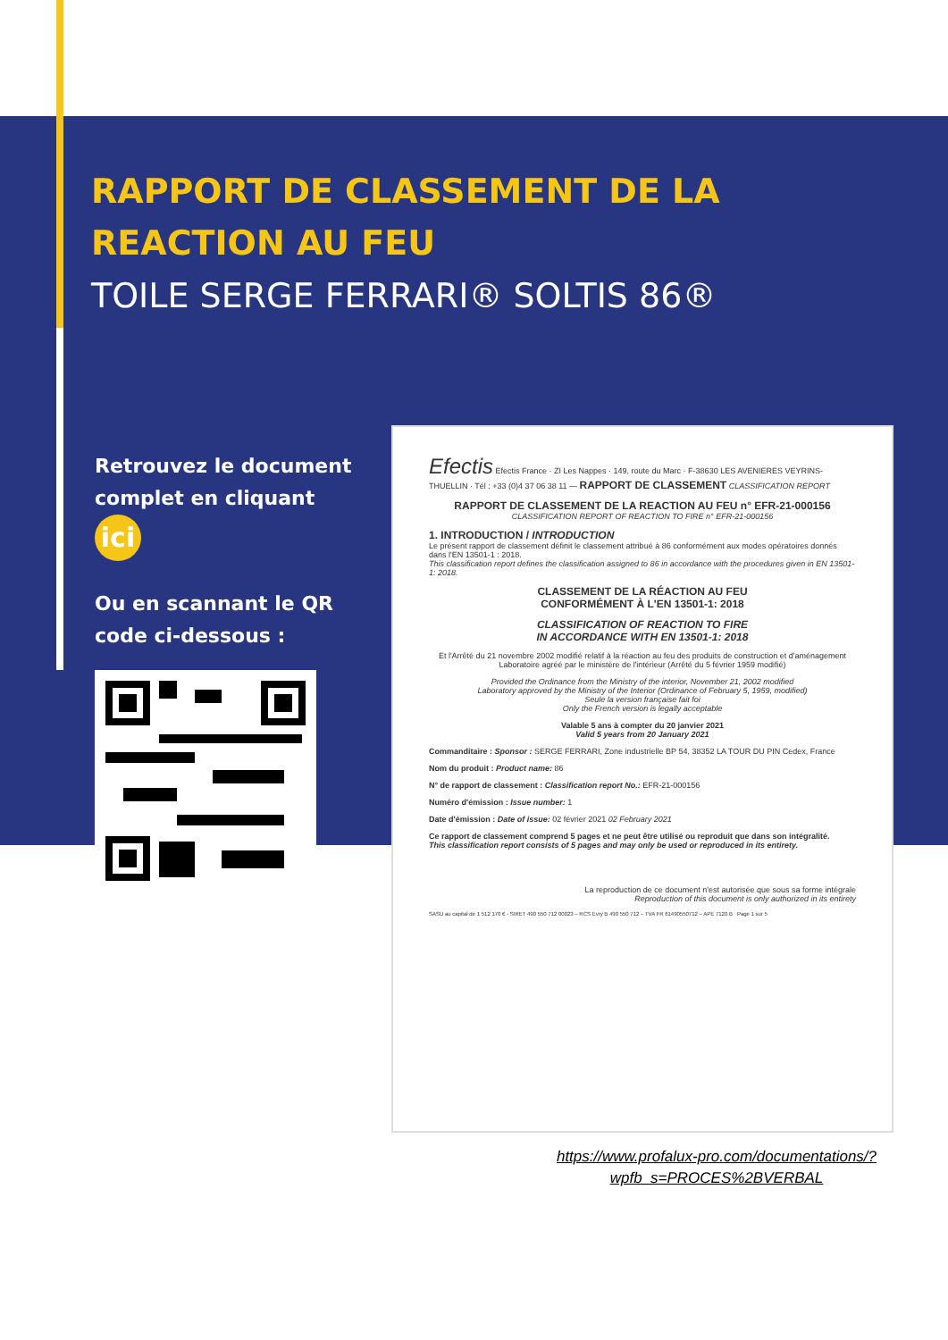RAPPORT DE CLASSEMENT DE LA
REACTION AU FEU
TOILE SERGE FERRARI® SOLTIS 86®
Retrouvez le document complet en cliquant ici
Ou en scannant le QR code ci-dessous :
Efectis Efectis France · ZI Les Nappes · 149, route du Marc · F-38630 LES AVENIERES VEYRINS-THUELLIN · Tél : +33 (0)4 37 06 38 11 — RAPPORT DE CLASSEMENT CLASSIFICATION REPORT
RAPPORT DE CLASSEMENT DE LA REACTION AU FEU n° EFR-21-000156
CLASSIFICATION REPORT OF REACTION TO FIRE n° EFR-21-000156
1. INTRODUCTION / INTRODUCTION
Le présent rapport de classement définit le classement attribué à 86 conformément aux modes opératoires donnés dans l'EN 13501-1 : 2018.
This classification report defines the classification assigned to 86 in accordance with the procedures given in EN 13501-1: 2018.
CLASSEMENT DE LA RÉACTION AU FEU
CONFORMÉMENT À L'EN 13501-1: 2018
CLASSIFICATION OF REACTION TO FIRE
IN ACCORDANCE WITH EN 13501-1: 2018
Et l'Arrêté du 21 novembre 2002 modifié relatif à la réaction au feu des produits de construction et d'aménagement
Laboratoire agréé par le ministère de l'intérieur (Arrêté du 5 février 1959 modifié)
Provided the Ordinance from the Ministry of the interior, November 21, 2002 modified
Laboratory approved by the Ministry of the Interior (Ordinance of February 5, 1959, modified)
Seule la version française fait foi
Only the French version is legally acceptable
Valable 5 ans à compter du 20 janvier 2021
Valid 5 years from 20 January 2021
Commanditaire : Sponsor : SERGE FERRARI, Zone industrielle BP 54, 38352 LA TOUR DU PIN Cedex, France
Nom du produit : Product name: 86
N° de rapport de classement : Classification report No.: EFR-21-000156
Numéro d'émission : Issue number: 1
Date d'émission : Date of issue: 02 février 2021 02 February 2021
Ce rapport de classement comprend 5 pages et ne peut être utilisé ou reproduit que dans son intégralité.
This classification report consists of 5 pages and may only be used or reproduced in its entirety.
La reproduction de ce document n'est autorisée que sous sa forme intégrale
Reproduction of this document is only authorized in its entirety
SASU au capital de 1 512 170 € - SIRET 490 550 712 00023 – RCS Evry B 490 550 712 – TVA FR 61490550712 – APE 7120 B Page 1 sur 5
https://www.profalux-pro.com/documentations/?wpfb_s=PROCES%2BVERBAL